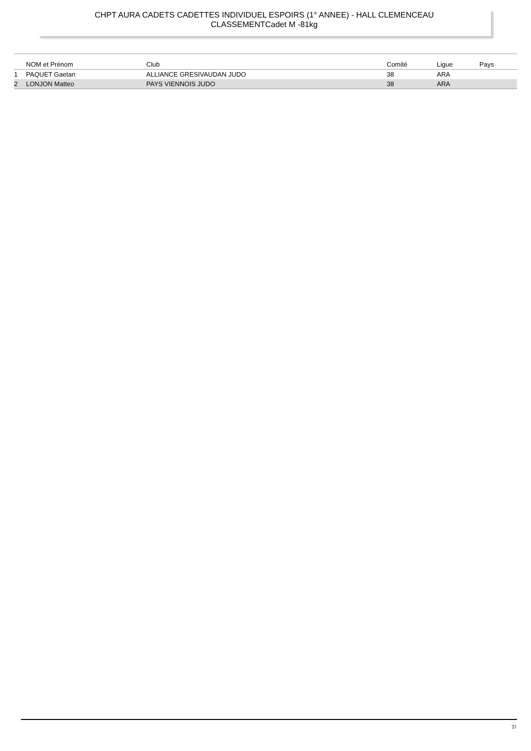CHPT AURA CADETS CADETTES INDIVIDUEL ESPOIRS (1° ANNEE) - HALL CLEMENCEAU
CLASSEMENTCadet M -81kg
| | NOM et Prénom | Club | Comité | Ligue | Pays |
| --- | --- | --- | --- | --- | --- |
| 1 | PAQUET Gaetan | ALLIANCE GRESIVAUDAN JUDO | 38 | ARA | |
| 2 | LONJON Matteo | PAYS VIENNOIS JUDO | 38 | ARA | |
7/